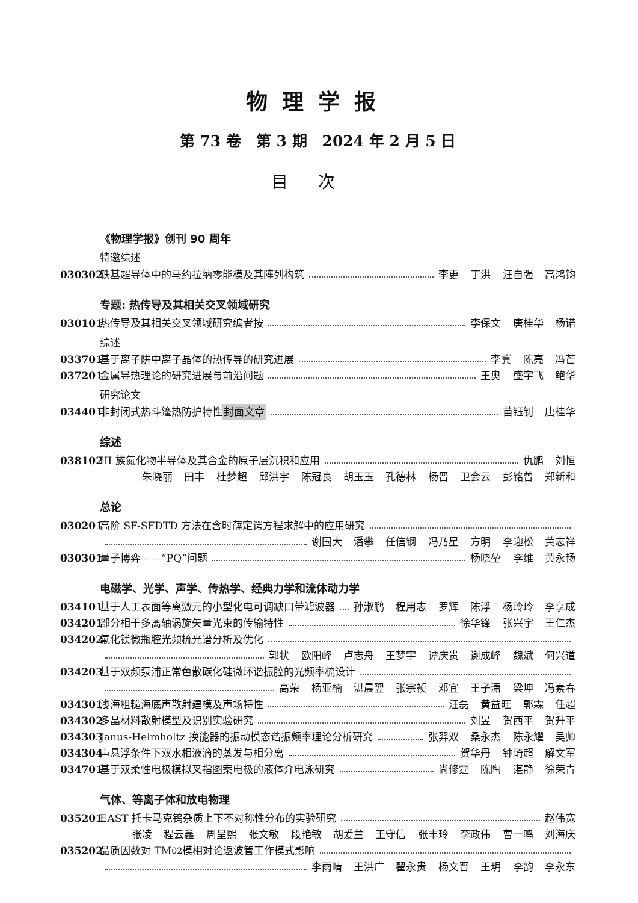物理学报
第 73 卷　第 3 期　2024 年 2 月 5 日
目次
《物理学报》创刊 90 周年
特邀综述
030302 铁基超导体中的马约拉纳零能模及其阵列构筑 李更 丁洪 汪自强 高鸿钧
专题: 热传导及其相关交叉领域研究
030101 热传导及其相关交叉领域研究编者按 李保文 唐桂华 杨诺
综述
033701 基于离子阱中离子晶体的热传导的研究进展 李冀 陈亮 冯芒
037201 金属导热理论的研究进展与前沿问题 王奥 盛宇飞 鲍华
研究论文
034401 非封闭式热斗篷热防护特性 封面文章 苗钰钊 唐桂华
综述
038102 III 族氮化物半导体及其合金的原子层沉积和应用 仇鹏 刘恒
朱晓丽 田丰 杜梦超 邱洪宇 陈冠良 胡玉玉 孔德林 杨晋 卫会云 彭铭曾 郑新和
总论
030201 高阶 SF-SFDTD 方法在含时薛定谔方程求解中的应用研究
谢国大 潘攀 任信钢 冯乃星 方明 李迎松 黄志祥
030301 量子博弈——“PQ”问题 杨晓堃 李维 黄永畅
电磁学、光学、声学、传热学、经典力学和流体动力学
034101 基于人工表面等离激元的小型化电可调缺口带滤波器 孙淑鹏 程用志 罗辉 陈浮 杨玲玲 李享成
034201 部分相干多离轴涡旋矢量光束的传输特性 徐华锋 张兴宇 王仁杰
034202 氟化镁微瓶腔光频梳光谱分析及优化
郭状 欧阳峰 卢志舟 王梦宇 谭庆贵 谢成峰 魏斌 何兴道
034203 基于双频泵浦正常色散碳化硅微环谐振腔的光频率梳设计
高荣 杨亚楠 湛晨翌 张宗祯 邓宜 王子潇 梁坤 冯素春
034301 浅海粗糙海底声散射建模及声场特性 汪磊 黄益旺 郭霖 任超
034302 多晶材料散射模型及识别实验研究 刘昱 贺西平 贺升平
034303 Janus-Helmholtz 换能器的振动模态谐振频率理论分析研究 张羿双 桑永杰 陈永耀 吴帅
034304 声悬浮条件下双水相液滴的蒸发与相分离 贺华丹 钟琦超 解文军
034701 基于双柔性电极模拟叉指图案电极的液体介电泳研究 尚修霆 陈陶 谌静 徐荣青
气体、等离子体和放电物理
035201 EAST 托卡马克钨杂质上下不对称性分布的实验研究 赵伟宽
张凌 程云鑫 周呈熙 张文敏 段艳敏 胡爱兰 王守信 张丰玲 李政伟 曹一鸣 刘海庆
035202 品质因数对 TM<sub>02</sub> 模相对论返波管工作模式影响
李雨晴 王洪广 翟永贵 杨文晋 王玥 李韵 李永东